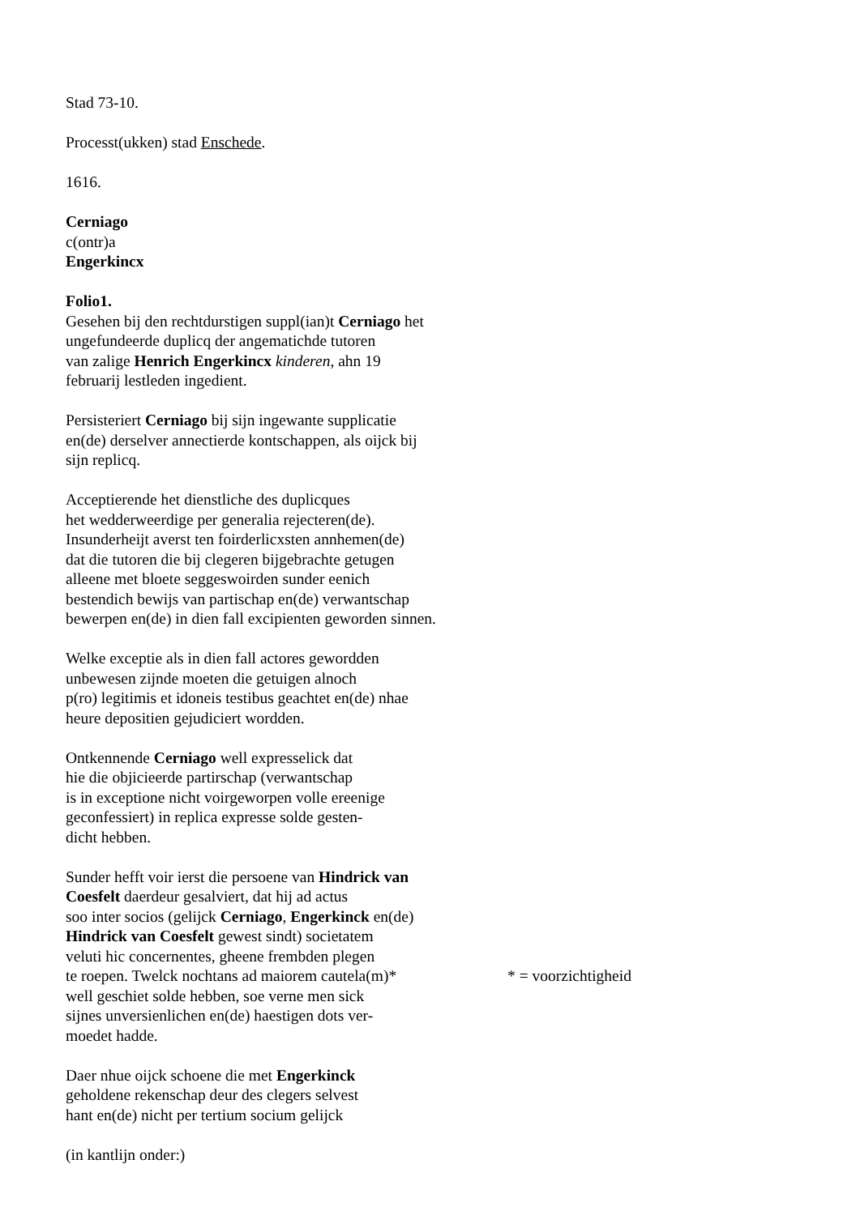Stad 73-10.
Processt(ukken) stad Enschede.
1616.
Cerniago
c(ontr)a
Engerkincx
Folio1.
Gesehen bij den rechtdurstigen suppl(ian)t Cerniago het
ungefundeerde duplicq der angematichde tutoren
van zalige Henrich Engerkincx kinderen, ahn 19
februarij lestleden ingedient.
Persisteriert Cerniago bij sijn ingewante supplicatie
en(de) derselver annectierde kontschappen, als oijck bij
sijn replicq.
Acceptierende het dienstliche des duplicques
het wedderweerdige per generalia rejecteren(de).
Insunderheijt averst ten foirderlicxsten annhemen(de)
dat die tutoren die bij clegeren bijgebrachte getugen
alleene met bloete seggeswoirden sunder eenich
bestendich bewijs van partischap en(de) verwantschap
bewerpen en(de) in dien fall excipienten geworden sinnen.
Welke exceptie als in dien fall actores gewordden
unbewesen zijnde moeten die getuigen alnoch
p(ro) legitimis et idoneis testibus geachtet en(de) nhae
heure depositien gejudiciert wordden.
Ontkennende Cerniago well expresselick dat
hie die objicieerde partirschap (verwantschap
is in exceptione nicht voirgeworpen volle ereenige
geconfessiert) in replica expresse solde gesten-
dicht hebben.
Sunder hefft voir ierst die persoene van Hindrick van
Coesfelt daerdeur gesalviert, dat hij ad actus
soo inter socios (gelijck Cerniago, Engerkinck en(de)
Hindrick van Coesfelt gewest sindt) societatem
veluti hic concernentes, gheene frembden plegen
te roepen. Twelck nochtans ad maiorem cautela(m)*
* = voorzichtigheid
well geschiet solde hebben, soe verne men sick
sijnes unversienlichen en(de) haestigen dots ver-
moedet hadde.
Daer nhue oijck schoene die met Engerkinck
geholdene rekenschap deur des clegers selvest
hant en(de) nicht per tertium socium gelijck
(in kantlijn onder:)